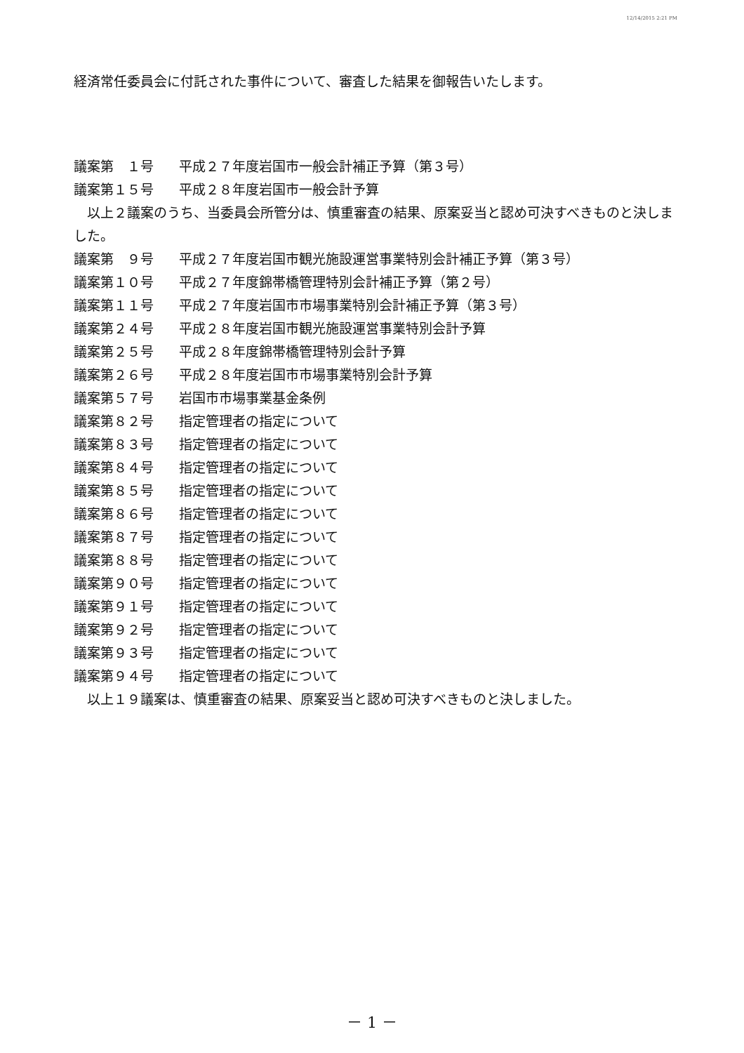12/14/2015 2:21 PM
経済常任委員会に付託された事件について、審査した結果を御報告いたします。
議案第　１号 平成２７年度岩国市一般会計補正予算（第３号）
議案第１５号 平成２８年度岩国市一般会計予算
以上２議案のうち、当委員会所管分は、慎重審査の結果、原案妥当と認め可決すべきものと決しました。
議案第　９号 平成２７年度岩国市観光施設運営事業特別会計補正予算（第３号）
議案第１０号 平成２７年度錦帯橋管理特別会計補正予算（第２号）
議案第１１号 平成２７年度岩国市市場事業特別会計補正予算（第３号）
議案第２４号 平成２８年度岩国市観光施設運営事業特別会計予算
議案第２５号 平成２８年度錦帯橋管理特別会計予算
議案第２６号 平成２８年度岩国市市場事業特別会計予算
議案第５７号 岩国市市場事業基金条例
議案第８２号 指定管理者の指定について
議案第８３号 指定管理者の指定について
議案第８４号 指定管理者の指定について
議案第８５号 指定管理者の指定について
議案第８６号 指定管理者の指定について
議案第８７号 指定管理者の指定について
議案第８８号 指定管理者の指定について
議案第９０号 指定管理者の指定について
議案第９１号 指定管理者の指定について
議案第９２号 指定管理者の指定について
議案第９３号 指定管理者の指定について
議案第９４号 指定管理者の指定について
以上１９議案は、慎重審査の結果、原案妥当と認め可決すべきものと決しました。
－ 1 －